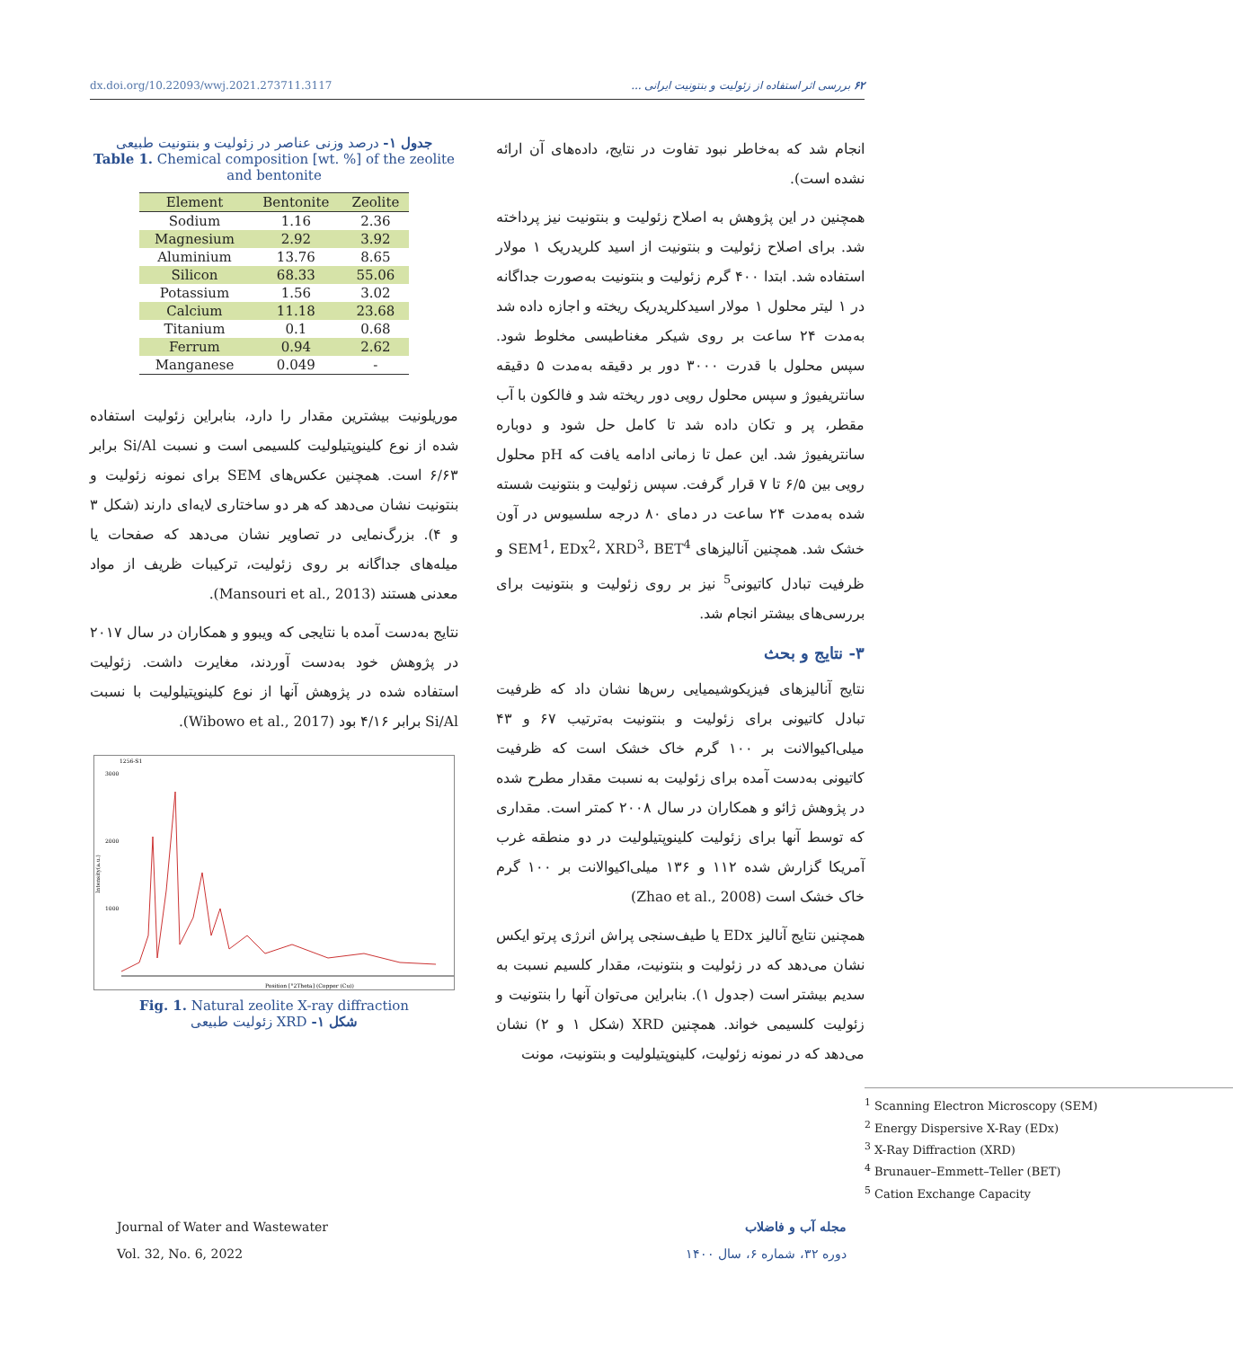dx.doi.org/10.22093/wwj.2021.273711.3117 ۶۲ بررسی اثر استفاده از زئولیت و بنتونیت ایرانی ...
انجام شد که به‌خاطر نبود تفاوت در نتایج، داده‌های آن ارائه نشده است).
همچنین در این پژوهش به اصلاح زئولیت و بنتونیت نیز پرداخته شد. برای اصلاح زئولیت و بنتونیت از اسید کلریدریک ۱ مولار استفاده شد. ابتدا ۴۰۰ گرم زئولیت و بنتونیت به‌صورت جداگانه در ۱ لیتر محلول ۱ مولار اسیدکلریدریک ریخته و اجازه داده شد به‌مدت ۲۴ ساعت بر روی شیکر مغناطیسی مخلوط شود. سپس محلول با قدرت ۳۰۰۰ دور بر دقیقه به‌مدت ۵ دقیقه سانتریفیوژ و سپس محلول رویی دور ریخته شد و فالکون با آب مقطر، پر و تکان داده شد تا کامل حل شود و دوباره سانتریفیوژ شد. این عمل تا زمانی ادامه یافت که pH محلول رویی بین ۶/۵ تا ۷ قرار گرفت. سپس زئولیت و بنتونیت شسته شده به‌مدت ۲۴ ساعت در دمای ۸۰ درجه سلسیوس در آون خشک شد. همچنین آنالیزهای SEM<sup>1</sup>، EDx<sup>2</sup>، XRD<sup>3</sup>، BET<sup>4</sup> و ظرفیت تبادل کاتیونی<sup>5</sup> نیز بر روی زئولیت و بنتونیت برای بررسی‌های بیشتر انجام شد.
۳- نتایج و بحث
نتایج آنالیزهای فیزیکوشیمیایی رس‌ها نشان داد که ظرفیت تبادل کاتیونی برای زئولیت و بنتونیت به‌ترتیب ۶۷ و ۴۳ میلی‌اکیوالانت بر ۱۰۰ گرم خاک خشک است که ظرفیت کاتیونی به‌دست آمده برای زئولیت به نسبت مقدار مطرح شده در پژوهش ژائو و همکاران در سال ۲۰۰۸ کمتر است. مقداری که توسط آنها برای زئولیت کلینوپتیلولیت در دو منطقه غرب آمریکا گزارش شده ۱۱۲ و ۱۳۶ میلی‌اکیوالانت بر ۱۰۰ گرم خاک خشک است (Zhao et al., 2008)
همچنین نتایج آنالیز EDx یا طیف‌سنجی پراش انرژی پرتو ایکس نشان می‌دهد که در زئولیت و بنتونیت، مقدار کلسیم نسبت به سدیم بیشتر است (جدول ۱). بنابراین می‌توان آنها را بنتونیت و زئولیت کلسیمی خواند. همچنین XRD (شکل ۱ و ۲) نشان می‌دهد که در نمونه زئولیت، کلینوپتیلولیت و بنتونیت، مونت
<sup>1</sup> Scanning Electron Microscopy (SEM)
<sup>2</sup> Energy Dispersive X-Ray (EDx)
<sup>3</sup> X-Ray Diffraction (XRD)
<sup>4</sup> Brunauer–Emmett–Teller (BET)
<sup>5</sup> Cation Exchange Capacity
جدول ۱- درصد وزنی عناصر در زئولیت و بنتونیت طبیعی
Table 1. Chemical composition [wt. %] of the zeolite and bentonite
| Element | Bentonite | Zeolite |
| --- | --- | --- |
| Sodium | 1.16 | 2.36 |
| Magnesium | 2.92 | 3.92 |
| Aluminium | 13.76 | 8.65 |
| Silicon | 68.33 | 55.06 |
| Potassium | 1.56 | 3.02 |
| Calcium | 11.18 | 23.68 |
| Titanium | 0.1 | 0.68 |
| Ferrum | 0.94 | 2.62 |
| Manganese | 0.049 | - |
موریلونیت بیشترین مقدار را دارد، بنابراین زئولیت استفاده شده از نوع کلینوپتیلولیت کلسیمی است و نسبت Si/Al برابر ۶/۶۳ است. همچنین عکس‌های SEM برای نمونه زئولیت و بنتونیت نشان می‌دهد که هر دو ساختاری لایه‌ای دارند (شکل ۳ و ۴). بزرگ‌نمایی در تصاویر نشان می‌دهد که صفحات یا میله‌های جداگانه بر روی زئولیت، ترکیبات ظریف از مواد معدنی هستند (Mansouri et al., 2013).
نتایج به‌دست آمده با نتایجی که ویبوو و همکاران در سال ۲۰۱۷ در پژوهش خود به‌دست آوردند، مغایرت داشت. زئولیت استفاده شده در پژوهش آنها از نوع کلینوپتیلولیت با نسبت Si/Al برابر ۴/۱۶ بود (Wibowo et al., 2017).
1256-S1
3000
2000
1000
Intensity(a.u.)
Position [°2Theta] (Copper (Cu))
Fig. 1. Natural zeolite X-ray diffraction
شکل ۱- XRD زئولیت طبیعی
Journal of Water and Wastewater
Vol. 32, No. 6, 2022
مجله آب و فاضلاب
دوره ۳۲، شماره ۶، سال ۱۴۰۰